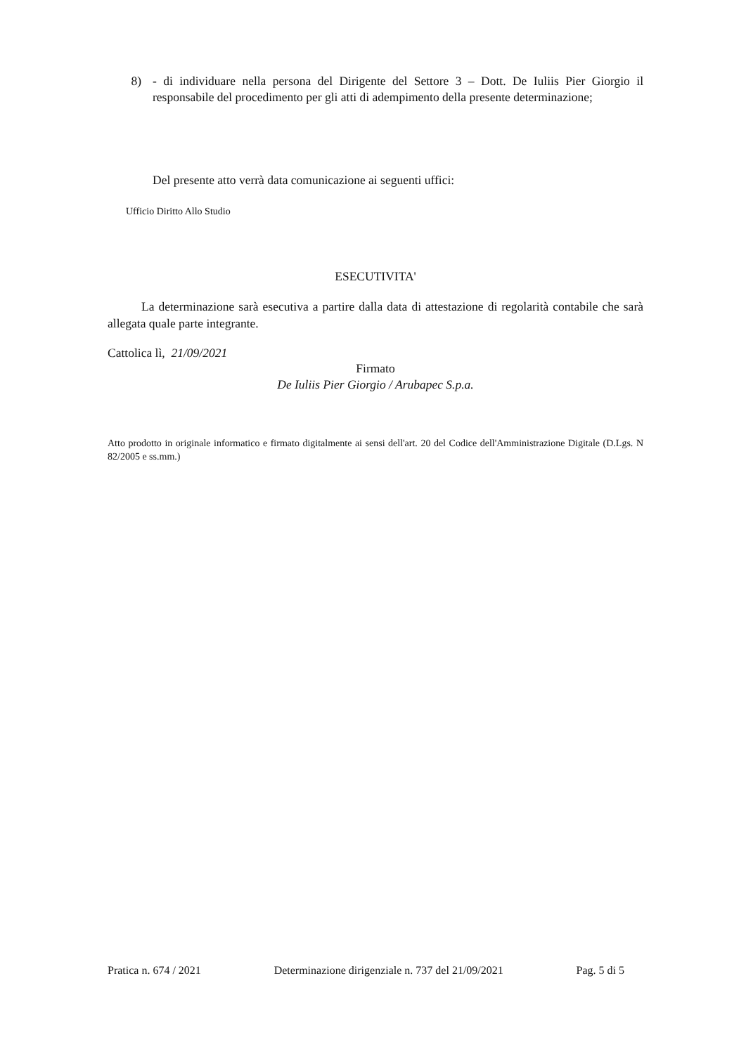8) - di individuare nella persona del Dirigente del Settore 3 – Dott. De Iuliis Pier Giorgio il responsabile del procedimento per gli atti di adempimento della presente determinazione;
Del presente atto verrà data comunicazione ai seguenti uffici:
Ufficio Diritto Allo Studio
ESECUTIVITA'
La determinazione sarà esecutiva a partire dalla data di attestazione di regolarità contabile che sarà allegata quale parte integrante.
Cattolica lì, 21/09/2021
Firmato
De Iuliis Pier Giorgio / Arubapec S.p.a.
Atto prodotto in originale informatico e firmato digitalmente ai sensi dell'art. 20 del Codice dell'Amministrazione Digitale (D.Lgs. N 82/2005 e ss.mm.)
Pratica n. 674 / 2021 Determinazione dirigenziale n. 737 del 21/09/2021 Pag. 5 di 5